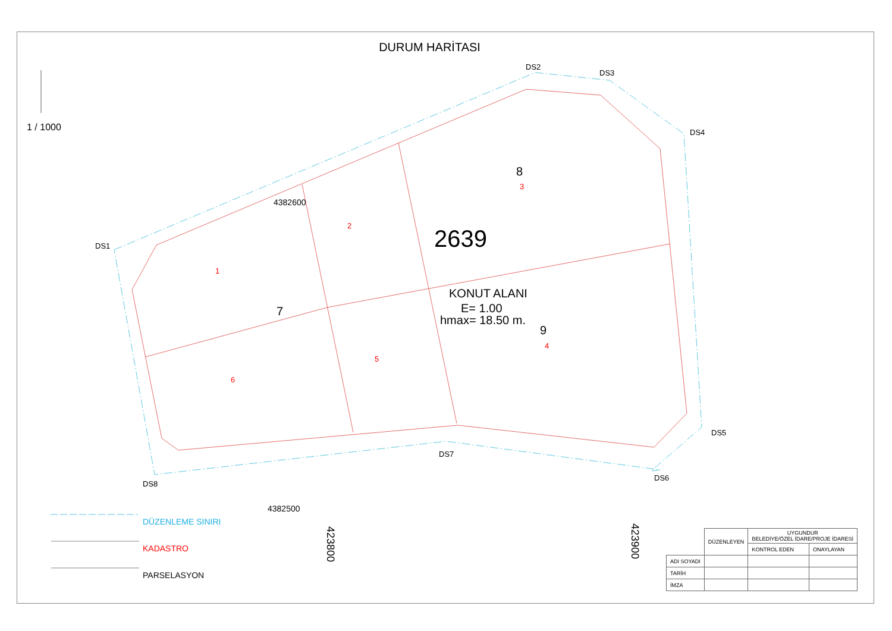4382600
4382500
2639
KONUT ALANI
E= 1.00
hmax= 18.50 m.
8
7
9
1
2
3
4
5
6
DS1
DS2
DS3
DS4
DS5
DS6
DS7
DS8
423800
423900
DURUM HARİTASI
1 / 1000
DÜZENLEME SINIRI
KADASTRO
PARSELASYON
| | DÜZENLEYEN | UYGUNDUR BELEDİYE/ÖZEL İDARE/PROJE İDARESİ | |
| | | KONTROL EDEN | ONAYLAYAN |
| ADI SOYADI | | | |
| TARİH | | | |
| İMZA | | | |